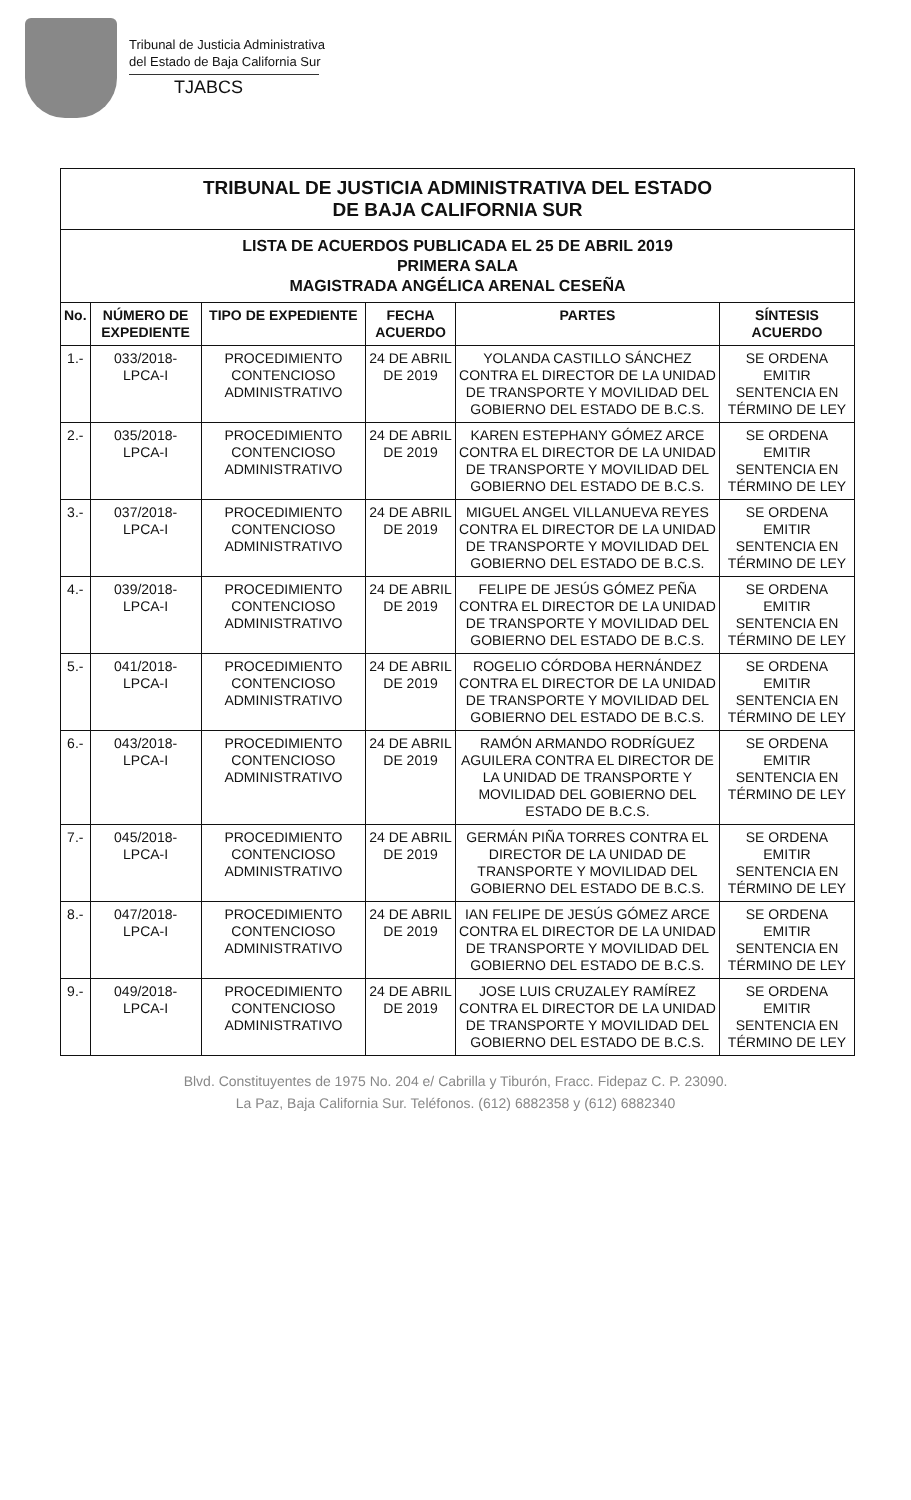Tribunal de Justicia Administrativa
del Estado de Baja California Sur
TJABCS
| TRIBUNAL DE JUSTICIA ADMINISTRATIVA DEL ESTADO DE BAJA CALIFORNIA SUR | | | | | |
| LISTA DE ACUERDOS PUBLICADA EL 25 DE ABRIL 2019 PRIMERA SALA MAGISTRADA ANGÉLICA ARENAL CESEÑA | | | | | |
| No. | NÚMERO DE EXPEDIENTE | TIPO DE EXPEDIENTE | FECHA ACUERDO | PARTES | SÍNTESIS ACUERDO |
| 1.- | 033/2018-LPCA-I | PROCEDIMIENTO CONTENCIOSO ADMINISTRATIVO | 24 DE ABRIL DE 2019 | YOLANDA CASTILLO SÁNCHEZ CONTRA EL DIRECTOR DE LA UNIDAD DE TRANSPORTE Y MOVILIDAD DEL GOBIERNO DEL ESTADO DE B.C.S. | SE ORDENA EMITIR SENTENCIA EN TÉRMINO DE LEY |
| 2.- | 035/2018-LPCA-I | PROCEDIMIENTO CONTENCIOSO ADMINISTRATIVO | 24 DE ABRIL DE 2019 | KAREN ESTEPHANY GÓMEZ ARCE CONTRA EL DIRECTOR DE LA UNIDAD DE TRANSPORTE Y MOVILIDAD DEL GOBIERNO DEL ESTADO DE B.C.S. | SE ORDENA EMITIR SENTENCIA EN TÉRMINO DE LEY |
| 3.- | 037/2018-LPCA-I | PROCEDIMIENTO CONTENCIOSO ADMINISTRATIVO | 24 DE ABRIL DE 2019 | MIGUEL ANGEL VILLANUEVA REYES CONTRA EL DIRECTOR DE LA UNIDAD DE TRANSPORTE Y MOVILIDAD DEL GOBIERNO DEL ESTADO DE B.C.S. | SE ORDENA EMITIR SENTENCIA EN TÉRMINO DE LEY |
| 4.- | 039/2018-LPCA-I | PROCEDIMIENTO CONTENCIOSO ADMINISTRATIVO | 24 DE ABRIL DE 2019 | FELIPE DE JESÚS GÓMEZ PEÑA CONTRA EL DIRECTOR DE LA UNIDAD DE TRANSPORTE Y MOVILIDAD DEL GOBIERNO DEL ESTADO DE B.C.S. | SE ORDENA EMITIR SENTENCIA EN TÉRMINO DE LEY |
| 5.- | 041/2018-LPCA-I | PROCEDIMIENTO CONTENCIOSO ADMINISTRATIVO | 24 DE ABRIL DE 2019 | ROGELIO CÓRDOBA HERNÁNDEZ CONTRA EL DIRECTOR DE LA UNIDAD DE TRANSPORTE Y MOVILIDAD DEL GOBIERNO DEL ESTADO DE B.C.S. | SE ORDENA EMITIR SENTENCIA EN TÉRMINO DE LEY |
| 6.- | 043/2018-LPCA-I | PROCEDIMIENTO CONTENCIOSO ADMINISTRATIVO | 24 DE ABRIL DE 2019 | RAMÓN ARMANDO RODRÍGUEZ AGUILERA CONTRA EL DIRECTOR DE LA UNIDAD DE TRANSPORTE Y MOVILIDAD DEL GOBIERNO DEL ESTADO DE B.C.S. | SE ORDENA EMITIR SENTENCIA EN TÉRMINO DE LEY |
| 7.- | 045/2018-LPCA-I | PROCEDIMIENTO CONTENCIOSO ADMINISTRATIVO | 24 DE ABRIL DE 2019 | GERMÁN PIÑA TORRES CONTRA EL DIRECTOR DE LA UNIDAD DE TRANSPORTE Y MOVILIDAD DEL GOBIERNO DEL ESTADO DE B.C.S. | SE ORDENA EMITIR SENTENCIA EN TÉRMINO DE LEY |
| 8.- | 047/2018-LPCA-I | PROCEDIMIENTO CONTENCIOSO ADMINISTRATIVO | 24 DE ABRIL DE 2019 | IAN FELIPE DE JESÚS GÓMEZ ARCE CONTRA EL DIRECTOR DE LA UNIDAD DE TRANSPORTE Y MOVILIDAD DEL GOBIERNO DEL ESTADO DE B.C.S. | SE ORDENA EMITIR SENTENCIA EN TÉRMINO DE LEY |
| 9.- | 049/2018-LPCA-I | PROCEDIMIENTO CONTENCIOSO ADMINISTRATIVO | 24 DE ABRIL DE 2019 | JOSE LUIS CRUZALEY RAMÍREZ CONTRA EL DIRECTOR DE LA UNIDAD DE TRANSPORTE Y MOVILIDAD DEL GOBIERNO DEL ESTADO DE B.C.S. | SE ORDENA EMITIR SENTENCIA EN TÉRMINO DE LEY |
Blvd. Constituyentes de 1975 No. 204 e/ Cabrilla y Tiburón, Fracc. Fidepaz C. P. 23090.
La Paz, Baja California Sur. Teléfonos. (612) 6882358 y (612) 6882340